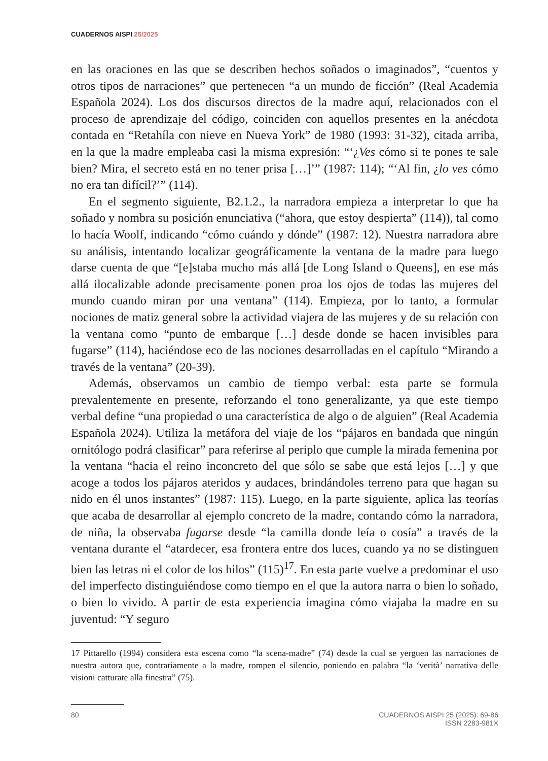CUADERNOS AISPI 25/2025
en las oraciones en las que se describen hechos soñados o imaginados”, “cuentos y otros tipos de narraciones” que pertenecen “a un mundo de ficción” (Real Academia Española 2024). Los dos discursos directos de la madre aquí, relacionados con el proceso de aprendizaje del código, coinciden con aquellos presentes en la anécdota contada en “Retahíla con nieve en Nueva York” de 1980 (1993: 31-32), citada arriba, en la que la madre empleaba casi la misma expresión: “‘¿Ves cómo si te pones te sale bien? Mira, el secreto está en no tener prisa […]’” (1987: 114); “‘Al fin, ¿lo ves cómo no era tan difícil?’” (114).
En el segmento siguiente, B2.1.2., la narradora empieza a interpretar lo que ha soñado y nombra su posición enunciativa (“ahora, que estoy despierta” (114)), tal como lo hacía Woolf, indicando “cómo cuándo y dónde” (1987: 12). Nuestra narradora abre su análisis, intentando localizar geográficamente la ventana de la madre para luego darse cuenta de que “[e]staba mucho más allá [de Long Island o Queens], en ese más allá ilocalizable adonde precisamente ponen proa los ojos de todas las mujeres del mundo cuando miran por una ventana” (114). Empieza, por lo tanto, a formular nociones de matiz general sobre la actividad viajera de las mujeres y de su relación con la ventana como “punto de embarque […] desde donde se hacen invisibles para fugarse” (114), haciéndose eco de las nociones desarrolladas en el capítulo “Mirando a través de la ventana” (20-39).
Además, observamos un cambio de tiempo verbal: esta parte se formula prevalentemente en presente, reforzando el tono generalizante, ya que este tiempo verbal define “una propiedad o una característica de algo o de alguien” (Real Academia Española 2024). Utiliza la metáfora del viaje de los “pájaros en bandada que ningún ornitólogo podrá clasificar” para referirse al periplo que cumple la mirada femenina por la ventana “hacia el reino inconcreto del que sólo se sabe que está lejos […] y que acoge a todos los pájaros ateridos y audaces, brindándoles terreno para que hagan su nido en él unos instantes” (1987: 115). Luego, en la parte siguiente, aplica las teorías que acaba de desarrollar al ejemplo concreto de la madre, contando cómo la narradora, de niña, la observaba fugarse desde “la camilla donde leía o cosía” a través de la ventana durante el “atardecer, esa frontera entre dos luces, cuando ya no se distinguen bien las letras ni el color de los hilos” (115)<sup>17</sup>. En esta parte vuelve a predominar el uso del imperfecto distinguiéndose como tiempo en el que la autora narra o bien lo soñado, o bien lo vivido. A partir de esta experiencia imagina cómo viajaba la madre en su juventud: “Y seguro
17 Pittarello (1994) considera esta escena como “la scena-madre” (74) desde la cual se yerguen las narraciones de nuestra autora que, contrariamente a la madre, rompen el silencio, poniendo en palabra “la ‘verità’ narrativa delle visioni catturate alla finestra” (75).
80 CUADERNOS AISPI 25 (2025): 69-86
ISSN 2283-981X